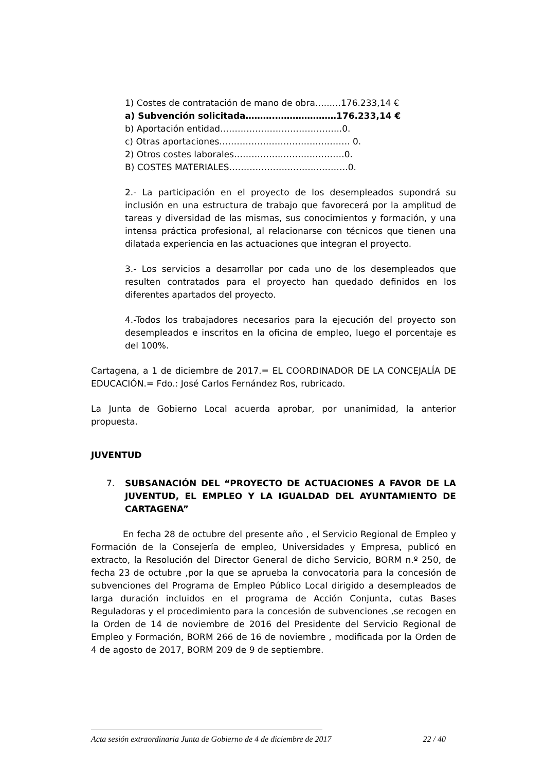1) Costes de contratación de mano de obra…..….176.233,14 €
a) Subvención solicitada……….…………………176.233,14 €
b) Aportación entidad…………………………………...0.
c) Otras aportaciones……………………………..………. 0.
2) Otros costes laborales…………….……….…………0.
B) COSTES MATERIALES…………………..……..……….0.
2.- La participación en el proyecto de los desempleados supondrá su inclusión en una estructura de trabajo que favorecerá por la amplitud de tareas y diversidad de las mismas, sus conocimientos y formación, y una intensa práctica profesional, al relacionarse con técnicos que tienen una dilatada experiencia en las actuaciones que integran el proyecto.
3.- Los servicios a desarrollar por cada uno de los desempleados que resulten contratados para el proyecto han quedado definidos en los diferentes apartados del proyecto.
4.-Todos los trabajadores necesarios para la ejecución del proyecto son desempleados e inscritos en la oficina de empleo, luego el porcentaje es del 100%.
Cartagena, a 1 de diciembre de 2017.= EL COORDINADOR DE LA CONCEJALÍA DE EDUCACIÓN.= Fdo.: José Carlos Fernández Ros, rubricado.
La Junta de Gobierno Local acuerda aprobar, por unanimidad, la anterior propuesta.
JUVENTUD
7. SUBSANACIÓN DEL “PROYECTO DE ACTUACIONES A FAVOR DE LA JUVENTUD, EL EMPLEO Y LA IGUALDAD DEL AYUNTAMIENTO DE CARTAGENA”
En fecha 28 de octubre del presente año , el Servicio Regional de Empleo y Formación de la Consejería de empleo, Universidades y Empresa, publicó en extracto, la Resolución del Director General de dicho Servicio, BORM n.º 250, de fecha 23 de octubre ,por la que se aprueba la convocatoria para la concesión de subvenciones del Programa de Empleo Público Local dirigido a desempleados de larga duración incluidos en el programa de Acción Conjunta, cutas Bases Reguladoras y el procedimiento para la concesión de subvenciones ,se recogen en la Orden de 14 de noviembre de 2016 del Presidente del Servicio Regional de Empleo y Formación, BORM 266 de 16 de noviembre , modificada por la Orden de 4 de agosto de 2017, BORM 209 de 9 de septiembre.
Acta sesión extraordinaria Junta de Gobierno de 4 de diciembre de 2017 22 / 40